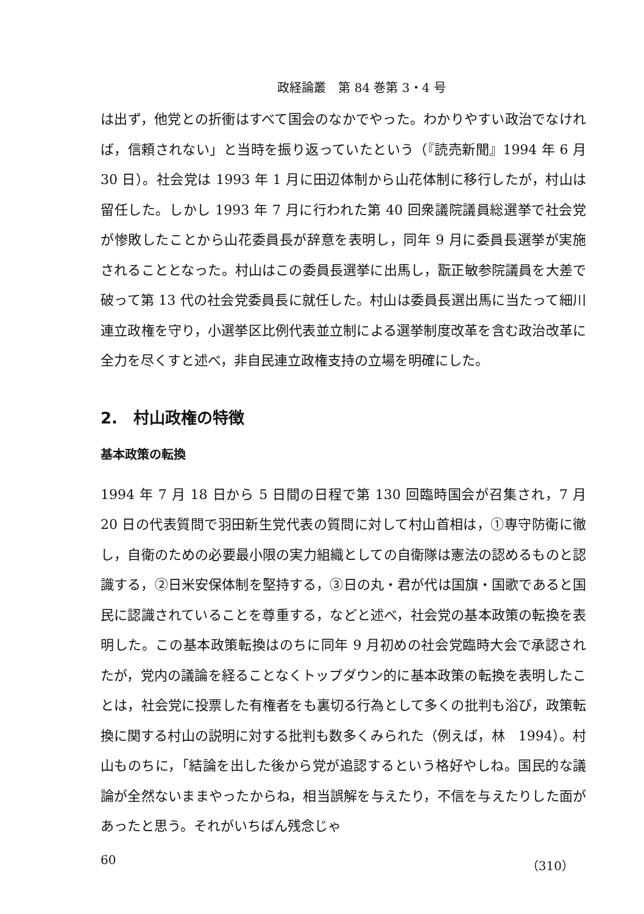政経論叢　第 84 巻第 3・4 号
は出ず，他党との折衝はすべて国会のなかでやった。わかりやすい政治でなければ，信頼されない」と当時を振り返っていたという（『読売新聞』1994 年 6 月 30 日）。社会党は 1993 年 1 月に田辺体制から山花体制に移行したが，村山は留任した。しかし 1993 年 7 月に行われた第 40 回衆議院議員総選挙で社会党が惨敗したことから山花委員長が辞意を表明し，同年 9 月に委員長選挙が実施されることとなった。村山はこの委員長選挙に出馬し，翫正敏参院議員を大差で破って第 13 代の社会党委員長に就任した。村山は委員長選出馬に当たって細川連立政権を守り，小選挙区比例代表並立制による選挙制度改革を含む政治改革に全力を尽くすと述べ，非自民連立政権支持の立場を明確にした。
2.　村山政権の特徴
基本政策の転換
1994 年 7 月 18 日から 5 日間の日程で第 130 回臨時国会が召集され，7 月 20 日の代表質問で羽田新生党代表の質問に対して村山首相は，①専守防衛に徹し，自衛のための必要最小限の実力組織としての自衛隊は憲法の認めるものと認識する，②日米安保体制を堅持する，③日の丸・君が代は国旗・国歌であると国民に認識されていることを尊重する，などと述べ，社会党の基本政策の転換を表明した。この基本政策転換はのちに同年 9 月初めの社会党臨時大会で承認されたが，党内の議論を経ることなくトップダウン的に基本政策の転換を表明したことは，社会党に投票した有権者をも裏切る行為として多くの批判も浴び，政策転換に関する村山の説明に対する批判も数多くみられた（例えば，林　1994）。村山ものちに，「結論を出した後から党が追認するという格好やしね。国民的な議論が全然ないままやったからね，相当誤解を与えたり，不信を与えたりした面があったと思う。それがいちばん残念じゃ
60 （310）